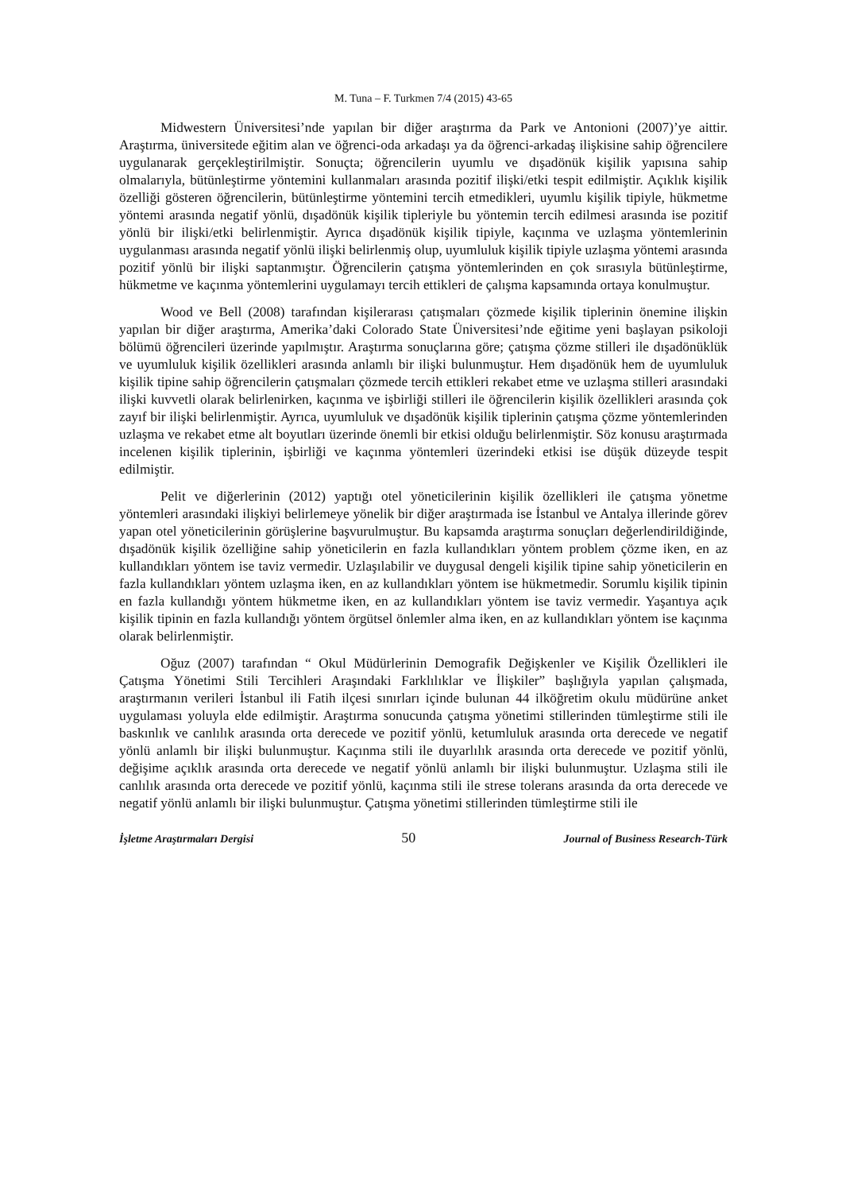M. Tuna – F. Turkmen 7/4 (2015) 43-65
Midwestern Üniversitesi’nde yapılan bir diğer araştırma da Park ve Antonioni (2007)’ye aittir. Araştırma, üniversitede eğitim alan ve öğrenci-oda arkadaşı ya da öğrenci-arkadaş ilişkisine sahip öğrencilere uygulanarak gerçekleştirilmiştir. Sonuçta; öğrencilerin uyumlu ve dışadönük kişilik yapısına sahip olmalarıyla, bütünleştirme yöntemini kullanmaları arasında pozitif ilişki/etki tespit edilmiştir. Açıklık kişilik özelliği gösteren öğrencilerin, bütünleştirme yöntemini tercih etmedikleri, uyumlu kişilik tipiyle, hükmetme yöntemi arasında negatif yönlü, dışadönük kişilik tipleriyle bu yöntemin tercih edilmesi arasında ise pozitif yönlü bir ilişki/etki belirlenmiştir. Ayrıca dışadönük kişilik tipiyle, kaçınma ve uzlaşma yöntemlerinin uygulanması arasında negatif yönlü ilişki belirlenmiş olup, uyumluluk kişilik tipiyle uzlaşma yöntemi arasında pozitif yönlü bir ilişki saptanmıştır. Öğrencilerin çatışma yöntemlerinden en çok sırasıyla bütünleştirme, hükmetme ve kaçınma yöntemlerini uygulamayı tercih ettikleri de çalışma kapsamında ortaya konulmuştur.
Wood ve Bell (2008) tarafından kişilerarası çatışmaları çözmede kişilik tiplerinin önemine ilişkin yapılan bir diğer araştırma, Amerika’daki Colorado State Üniversitesi’nde eğitime yeni başlayan psikoloji bölümü öğrencileri üzerinde yapılmıştır. Araştırma sonuçlarına göre; çatışma çözme stilleri ile dışadönüklük ve uyumluluk kişilik özellikleri arasında anlamlı bir ilişki bulunmuştur. Hem dışadönük hem de uyumluluk kişilik tipine sahip öğrencilerin çatışmaları çözmede tercih ettikleri rekabet etme ve uzlaşma stilleri arasındaki ilişki kuvvetli olarak belirlenirken, kaçınma ve işbirliği stilleri ile öğrencilerin kişilik özellikleri arasında çok zayıf bir ilişki belirlenmiştir. Ayrıca, uyumluluk ve dışadönük kişilik tiplerinin çatışma çözme yöntemlerinden uzlaşma ve rekabet etme alt boyutları üzerinde önemli bir etkisi olduğu belirlenmiştir. Söz konusu araştırmada incelenen kişilik tiplerinin, işbirliği ve kaçınma yöntemleri üzerindeki etkisi ise düşük düzeyde tespit edilmiştir.
Pelit ve diğerlerinin (2012) yaptığı otel yöneticilerinin kişilik özellikleri ile çatışma yönetme yöntemleri arasındaki ilişkiyi belirlemeye yönelik bir diğer araştırmada ise İstanbul ve Antalya illerinde görev yapan otel yöneticilerinin görüşlerine başvurulmuştur. Bu kapsamda araştırma sonuçları değerlendirildiğinde, dışadönük kişilik özelliğine sahip yöneticilerin en fazla kullandıkları yöntem problem çözme iken, en az kullandıkları yöntem ise taviz vermedir. Uzlaşılabilir ve duygusal dengeli kişilik tipine sahip yöneticilerin en fazla kullandıkları yöntem uzlaşma iken, en az kullandıkları yöntem ise hükmetmedir. Sorumlu kişilik tipinin en fazla kullandığı yöntem hükmetme iken, en az kullandıkları yöntem ise taviz vermedir. Yaşantıya açık kişilik tipinin en fazla kullandığı yöntem örgütsel önlemler alma iken, en az kullandıkları yöntem ise kaçınma olarak belirlenmiştir.
Oğuz (2007) tarafından “ Okul Müdürlerinin Demografik Değişkenler ve Kişilik Özellikleri ile Çatışma Yönetimi Stili Tercihleri Araşındaki Farklılıklar ve İlişkiler” başlığıyla yapılan çalışmada, araştırmanın verileri İstanbul ili Fatih ilçesi sınırları içinde bulunan 44 ilköğretim okulu müdürüne anket uygulaması yoluyla elde edilmiştir. Araştırma sonucunda çatışma yönetimi stillerinden tümleştirme stili ile baskınlık ve canlılık arasında orta derecede ve pozitif yönlü, ketumluluk arasında orta derecede ve negatif yönlü anlamlı bir ilişki bulunmuştur. Kaçınma stili ile duyarlılık arasında orta derecede ve pozitif yönlü, değişime açıklık arasında orta derecede ve negatif yönlü anlamlı bir ilişki bulunmuştur. Uzlaşma stili ile canlılık arasında orta derecede ve pozitif yönlü, kaçınma stili ile strese tolerans arasında da orta derecede ve negatif yönlü anlamlı bir ilişki bulunmuştur. Çatışma yönetimi stillerinden tümleştirme stili ile
İşletme Araştırmaları Dergisi 50 Journal of Business Research-Türk